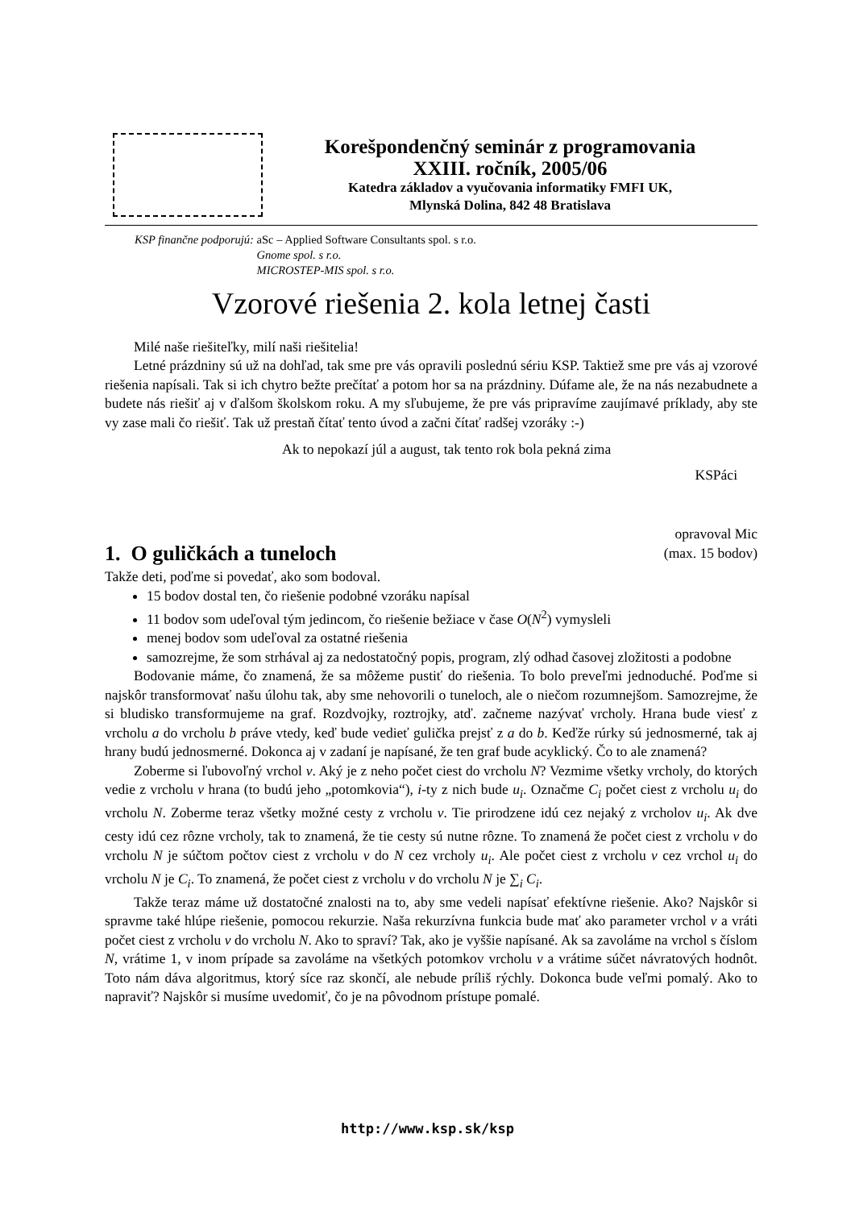Korešpondenčný seminár z programovania
XXIII. ročník, 2005/06
Katedra základov a vyučovania informatiky FMFI UK,
Mlynská Dolina, 842 48 Bratislava
KSP finančne podporujú: aSc – Applied Software Consultants spol. s r.o.
Gnome spol. s r.o.
MICROSTEP-MIS spol. s r.o.
Vzorové riešenia 2. kola letnej časti
Milé naše riešiteľky, milí naši riešitelia!
Letné prázdniny sú už na dohľad, tak sme pre vás opravili poslednú sériu KSP. Taktiež sme pre vás aj vzorové riešenia napísali. Tak si ich chytro bežte prečítať a potom hor sa na prázdniny. Dúfame ale, že na nás nezabudnete a budete nás riešiť aj v ďalšom školskom roku. A my sľubujeme, že pre vás pripravíme zaujímavé príklady, aby ste vy zase mali čo riešiť. Tak už prestaň čítať tento úvod a začni čítať radšej vzoráky :-)
Ak to nepokazí júl a august, tak tento rok bola pekná zima
KSPáci
1. O guličkách a tuneloch
opravoval Mic
(max. 15 bodov)
Takže deti, poďme si povedať, ako som bodoval.
15 bodov dostal ten, čo riešenie podobné vzoráku napísal
11 bodov som udeľoval tým jedincom, čo riešenie bežiace v čase O(N<sup>2</sup>) vymysleli
menej bodov som udeľoval za ostatné riešenia
samozrejme, že som strhával aj za nedostatočný popis, program, zlý odhad časovej zložitosti a podobne
Bodovanie máme, čo znamená, že sa môžeme pustiť do riešenia. To bolo preveľmi jednoduché. Poďme si najskôr transformovať našu úlohu tak, aby sme nehovorili o tuneloch, ale o niečom rozumnejšom. Samozrejme, že si bludisko transformujeme na graf. Rozdvojky, roztrojky, atď. začneme nazývať vrcholy. Hrana bude viesť z vrcholu a do vrcholu b práve vtedy, keď bude vedieť gulička prejsť z a do b. Keďže rúrky sú jednosmerné, tak aj hrany budú jednosmerné. Dokonca aj v zadaní je napísané, že ten graf bude acyklický. Čo to ale znamená?
Zoberme si ľubovoľný vrchol v. Aký je z neho počet ciest do vrcholu N? Vezmime všetky vrcholy, do ktorých vedie z vrcholu v hrana (to budú jeho „potomkovia“), i-ty z nich bude u<sub>i</sub>. Označme C<sub>i</sub> počet ciest z vrcholu u<sub>i</sub> do vrcholu N. Zoberme teraz všetky možné cesty z vrcholu v. Tie prirodzene idú cez nejaký z vrcholov u<sub>i</sub>. Ak dve cesty idú cez rôzne vrcholy, tak to znamená, že tie cesty sú nutne rôzne. To znamená že počet ciest z vrcholu v do vrcholu N je súčtom počtov ciest z vrcholu v do N cez vrcholy u<sub>i</sub>. Ale počet ciest z vrcholu v cez vrchol u<sub>i</sub> do vrcholu N je C<sub>i</sub>. To znamená, že počet ciest z vrcholu v do vrcholu N je ∑<sub>i</sub> C<sub>i</sub>.
Takže teraz máme už dostatočné znalosti na to, aby sme vedeli napísať efektívne riešenie. Ako? Najskôr si spravme také hlúpe riešenie, pomocou rekurzie. Naša rekurzívna funkcia bude mať ako parameter vrchol v a vráti počet ciest z vrcholu v do vrcholu N. Ako to spraví? Tak, ako je vyššie napísané. Ak sa zavoláme na vrchol s číslom N, vrátime 1, v inom prípade sa zavoláme na všetkých potomkov vrcholu v a vrátime súčet návratových hodnôt. Toto nám dáva algoritmus, ktorý síce raz skončí, ale nebude príliš rýchly. Dokonca bude veľmi pomalý. Ako to napraviť? Najskôr si musíme uvedomiť, čo je na pôvodnom prístupe pomalé.
http://www.ksp.sk/ksp